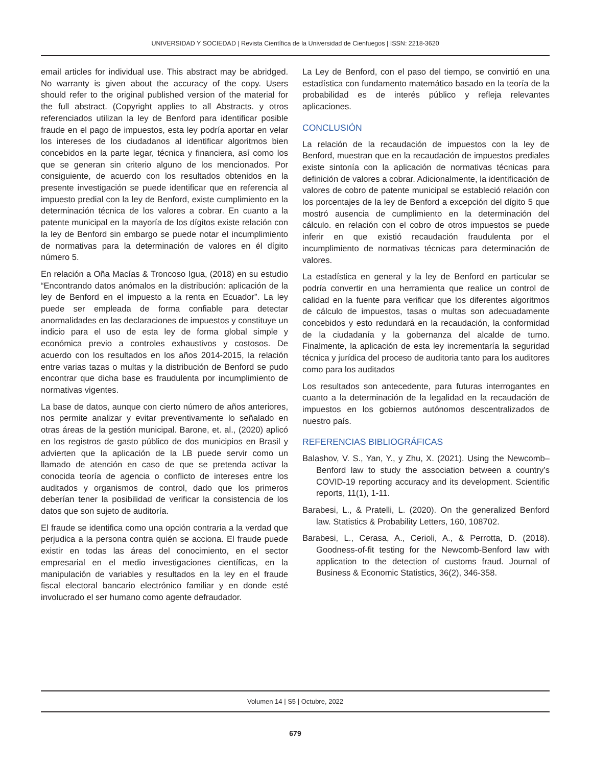UNIVERSIDAD Y SOCIEDAD | Revista Científica de la Universidad de Cienfuegos | ISSN: 2218-3620
email articles for individual use. This abstract may be abridged. No warranty is given about the accuracy of the copy. Users should refer to the original published version of the material for the full abstract. (Copyright applies to all Abstracts. y otros referenciados utilizan la ley de Benford para identificar posible fraude en el pago de impuestos, esta ley podría aportar en velar los intereses de los ciudadanos al identificar algoritmos bien concebidos en la parte legar, técnica y financiera, así como los que se generan sin criterio alguno de los mencionados. Por consiguiente, de acuerdo con los resultados obtenidos en la presente investigación se puede identificar que en referencia al impuesto predial con la ley de Benford, existe cumplimiento en la determinación técnica de los valores a cobrar. En cuanto a la patente municipal en la mayoría de los dígitos existe relación con la ley de Benford sin embargo se puede notar el incumplimiento de normativas para la determinación de valores en él dígito número 5.
En relación a Oña Macías & Troncoso Igua, (2018) en su estudio “Encontrando datos anómalos en la distribución: aplicación de la ley de Benford en el impuesto a la renta en Ecuador”. La ley puede ser empleada de forma confiable para detectar anormalidades en las declaraciones de impuestos y constituye un indicio para el uso de esta ley de forma global simple y económica previo a controles exhaustivos y costosos. De acuerdo con los resultados en los años 2014-2015, la relación entre varias tazas o multas y la distribución de Benford se pudo encontrar que dicha base es fraudulenta por incumplimiento de normativas vigentes.
La base de datos, aunque con cierto número de años anteriores, nos permite analizar y evitar preventivamente lo señalado en otras áreas de la gestión municipal. Barone, et. al., (2020) aplicó en los registros de gasto público de dos municipios en Brasil y advierten que la aplicación de la LB puede servir como un llamado de atención en caso de que se pretenda activar la conocida teoría de agencia o conflicto de intereses entre los auditados y organismos de control, dado que los primeros deberían tener la posibilidad de verificar la consistencia de los datos que son sujeto de auditoría.
El fraude se identifica como una opción contraria a la verdad que perjudica a la persona contra quién se acciona. El fraude puede existir en todas las áreas del conocimiento, en el sector empresarial en el medio investigaciones científicas, en la manipulación de variables y resultados en la ley en el fraude fiscal electoral bancario electrónico familiar y en donde esté involucrado el ser humano como agente defraudador.
La Ley de Benford, con el paso del tiempo, se convirtió en una estadística con fundamento matemático basado en la teoría de la probabilidad es de interés público y refleja relevantes aplicaciones.
CONCLUSIÓN
La relación de la recaudación de impuestos con la ley de Benford, muestran que en la recaudación de impuestos prediales existe sintonía con la aplicación de normativas técnicas para definición de valores a cobrar. Adicionalmente, la identificación de valores de cobro de patente municipal se estableció relación con los porcentajes de la ley de Benford a excepción del dígito 5 que mostró ausencia de cumplimiento en la determinación del cálculo. en relación con el cobro de otros impuestos se puede inferir en que existió recaudación fraudulenta por el incumplimiento de normativas técnicas para determinación de valores.
La estadística en general y la ley de Benford en particular se podría convertir en una herramienta que realice un control de calidad en la fuente para verificar que los diferentes algoritmos de cálculo de impuestos, tasas o multas son adecuadamente concebidos y esto redundará en la recaudación, la conformidad de la ciudadanía y la gobernanza del alcalde de turno. Finalmente, la aplicación de esta ley incrementaría la seguridad técnica y jurídica del proceso de auditoria tanto para los auditores como para los auditados
Los resultados son antecedente, para futuras interrogantes en cuanto a la determinación de la legalidad en la recaudación de impuestos en los gobiernos autónomos descentralizados de nuestro país.
REFERENCIAS BIBLIOGRÁFICAS
Balashov, V. S., Yan, Y., y Zhu, X. (2021). Using the Newcomb–Benford law to study the association between a country’s COVID-19 reporting accuracy and its development. Scientific reports, 11(1), 1-11.
Barabesi, L., & Pratelli, L. (2020). On the generalized Benford law. Statistics & Probability Letters, 160, 108702.
Barabesi, L., Cerasa, A., Cerioli, A., & Perrotta, D. (2018). Goodness-of-fit testing for the Newcomb-Benford law with application to the detection of customs fraud. Journal of Business & Economic Statistics, 36(2), 346-358.
Volumen 14 | S5 | Octubre, 2022
679